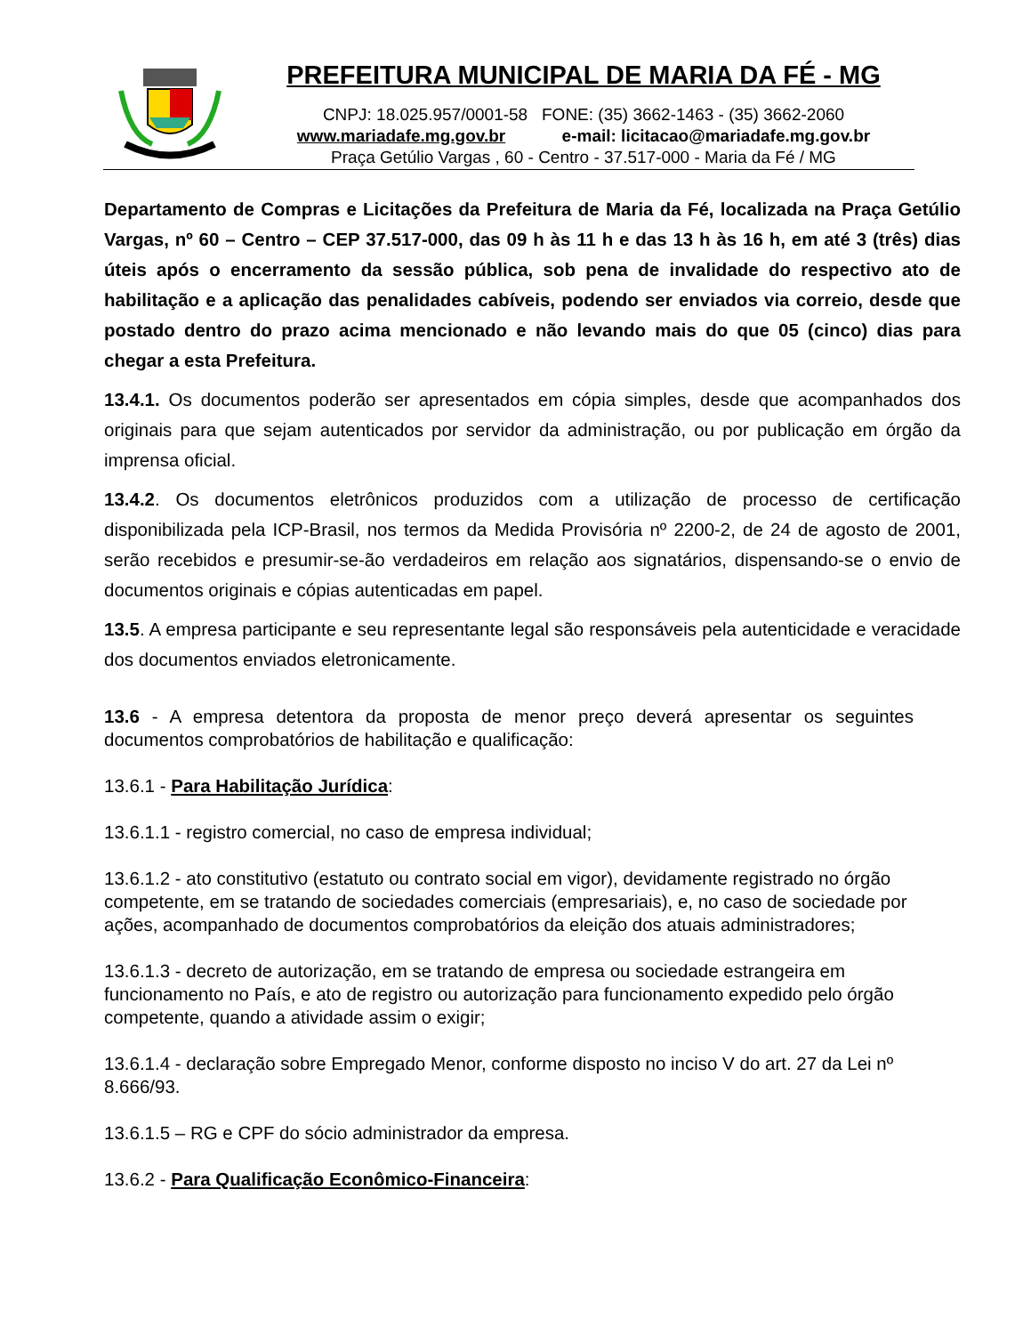PREFEITURA MUNICIPAL DE MARIA DA FÉ - MG
CNPJ: 18.025.957/0001-58 FONE: (35) 3662-1463 - (35) 3662-2060
www.mariadafe.mg.gov.br e-mail: licitacao@mariadafe.mg.gov.br
Praça Getúlio Vargas , 60 - Centro - 37.517-000 - Maria da Fé / MG
Departamento de Compras e Licitações da Prefeitura de Maria da Fé, localizada na Praça Getúlio Vargas, nº 60 – Centro – CEP 37.517-000, das 09 h às 11 h e das 13 h às 16 h, em até 3 (três) dias úteis após o encerramento da sessão pública, sob pena de invalidade do respectivo ato de habilitação e a aplicação das penalidades cabíveis, podendo ser enviados via correio, desde que postado dentro do prazo acima mencionado e não levando mais do que 05 (cinco) dias para chegar a esta Prefeitura.
13.4.1. Os documentos poderão ser apresentados em cópia simples, desde que acompanhados dos originais para que sejam autenticados por servidor da administração, ou por publicação em órgão da imprensa oficial.
13.4.2. Os documentos eletrônicos produzidos com a utilização de processo de certificação disponibilizada pela ICP-Brasil, nos termos da Medida Provisória nº 2200-2, de 24 de agosto de 2001, serão recebidos e presumir-se-ão verdadeiros em relação aos signatários, dispensando-se o envio de documentos originais e cópias autenticadas em papel.
13.5. A empresa participante e seu representante legal são responsáveis pela autenticidade e veracidade dos documentos enviados eletronicamente.
13.6 - A empresa detentora da proposta de menor preço deverá apresentar os seguintes documentos comprobatórios de habilitação e qualificação:
13.6.1 - Para Habilitação Jurídica:
13.6.1.1 - registro comercial, no caso de empresa individual;
13.6.1.2 - ato constitutivo (estatuto ou contrato social em vigor), devidamente registrado no órgão competente, em se tratando de sociedades comerciais (empresariais), e, no caso de sociedade por ações, acompanhado de documentos comprobatórios da eleição dos atuais administradores;
13.6.1.3 - decreto de autorização, em se tratando de empresa ou sociedade estrangeira em funcionamento no País, e ato de registro ou autorização para funcionamento expedido pelo órgão competente, quando a atividade assim o exigir;
13.6.1.4 - declaração sobre Empregado Menor, conforme disposto no inciso V do art. 27 da Lei nº 8.666/93.
13.6.1.5 – RG e CPF do sócio administrador da empresa.
13.6.2 - Para Qualificação Econômico-Financeira: